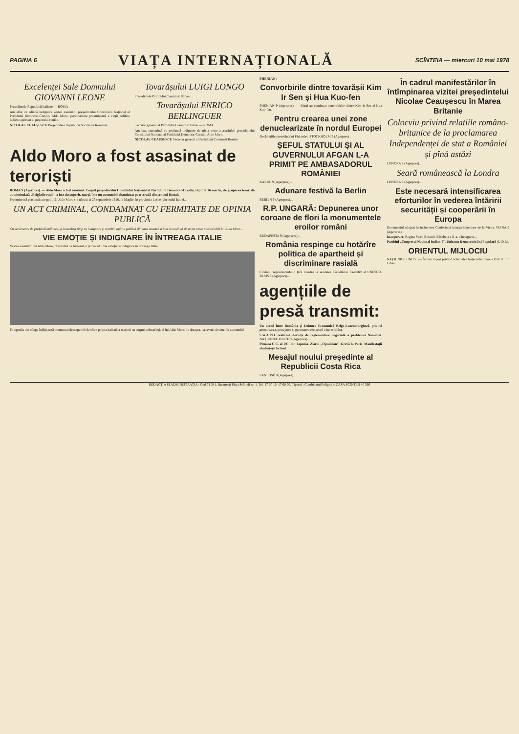PAGINA 6 VIAȚA INTERNAȚIONALĂ SCÎNTEIA — miercuri 10 mai 1978
Excelenței Sale Domnului GIOVANNI LEONE
Președintele Republicii Italiene — ROMA
Am aflat cu adîncă indignare vestea asasinării președintelui Consiliului Național al Partidului Democrat-Creștin, Aldo Moro, personalitate proeminentă a vieții politice italiene, prieten al poporului român.
NICOLAE CEAUȘESCU Președintele Republicii Socialiste România
Tovarășului LUIGI LONGO
Președintele Partidului Comunist Italian
Tovarășului ENRICO BERLINGUER
Secretar general al Partidului Comunist Italian — ROMA
Am luat cunoștință cu profundă indignare de trista veste a asasinării președintelui Consiliului Național al Partidului Democrat-Creștin, Aldo Moro.
NICOLAE CEAUȘESCU Secretar general al Partidului Comunist Român
Aldo Moro a fost asasinat de teroriști
ROMA 9 (Agerpres). — Aldo Moro a fost asasinat. Corpul președintelui Consiliului Național al Partidului Democrat-Creștin, răpit la 16 martie, de gruparea teroristă autointitulată „Brigăzile roșii", a fost descoperit, marți, într-un automobil abandonat pe o stradă din centrul Romei.
Proeminentă personalitate politică, Aldo Moro s-a născut la 23 septembrie 1916, la Maglie, în provincia Lecce, din sudul Italiei...
UN ACT CRIMINAL, CONDAMNAT CU FERMITATE DE OPINIA PUBLICĂ
Cu sentimente de profundă mîhnire, și în același timp cu indignare și revoltă, opinia publică din țara noastră a luat cunoștință de trista veste a asasinării lui Aldo Moro...
VIE EMOȚIE ȘI INDIGNARE ÎN ÎNTREAGA ITALIE
Vestea asasinării lui Aldo Moro, răspîndită ca fulgerul, a provocat o vie emoție și indignare în întreaga Italie...
Fotografia din stînga înfățișează momentul descoperirii de către poliția italiană a mașinii cu corpul neînsuflețit al lui Aldo Moro. În dreapta, cadavrul victimei în automobil
PHENIAN :
Convorbirile dintre tovarășii Kim Ir Sen și Hua Kuo-fen
PHENIAN 9 (Agerpres). — Marți au continuat convorbirile dintre Kim Ir Sen și Hua Kuo-fen.
Pentru crearea unei zone denuclearizate în nordul Europei
Declarațiile președintelui Finlandei. STOCKHOLM 9 (Agerpres)...
ȘEFUL STATULUI ȘI AL GUVERNULUI AFGAN L-A PRIMIT PE AMBASADORUL ROMÂNIEI
KABUL 9 (Agerpres)...
Adunare festivă la Berlin
BERLIN 9 (Agerpres)...
R.P. UNGARĂ: Depunerea unor coroane de flori la monumentele eroilor români
BUDAPESTA 9 (Agerpres)...
România respinge cu hotărîre politica de apartheid și discriminare rasială
Cuvîntul reprezentantului țării noastre la sesiunea Consiliului Executiv al UNESCO. PARIS 9 (Agerpres)...
agențiile de presă transmit:
Un acord între România și Uniunea Economică Belgo-Luxemburgheză, privind promovarea, protejarea și garantarea reciprocă a investițiilor.
S.W.A.P.O. reafirmă dorința de reglementare negociată a problemei Namibiei. NAȚIUNILE UNITE 9 (Agerpres)...
Plenara C.C. al P.C. din Japonia. Ziarul „Oposición". Grevă la Paris. Manifestații studențești la Seul.
Mesajul noului președinte al Republicii Costa Rica
SAN JOSÉ 9 (Agerpres)...
În cadrul manifestărilor în întîmpinarea vizitei președintelui Nicolae Ceaușescu în Marea Britanie
Colocviu privind relațiile româno-britanice de la proclamarea Independenței de stat a României și pînă astăzi
LONDRA 9 (Agerpres)...
Seară românească la Londra
LONDRA 9 (Agerpres)...
Este necesară intensificarea eforturilor în vederea întăririi securității și cooperării în Europa
Documentul adoptat la încheierea Conferinței interparlamentare de la Viena. VIENA 9 (Agerpres)...
Inaugurare. Regina Marii Britanii, Elisabeta a II-a, a inaugurat...
Partidul „Congresul Național Indian-I". Unitatea Democratică și Populară (U.D.P.).
ORIENTUL MIJLOCIU
NAȚIUNILE UNITE. — Într-un raport privind activitatea forței interimare a O.N.U. din Liban...
REDACȚIA ȘI ADMINISTRAȚIA : Cod 71 341, București Piața Scînteii nr. 1. Tel. 17 60 10, 17 60 20. Tiparul : Combinatul Poligrafic CASA SCÎNTEII 40 360